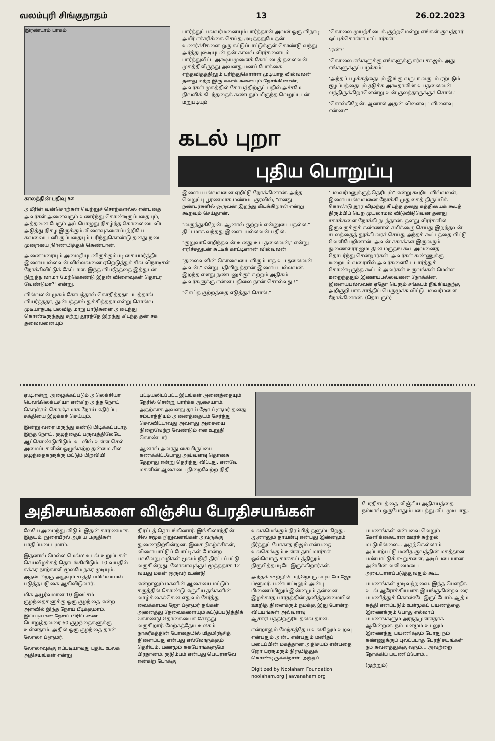வலம்புரி சிங்குநாதம் 13 26.02.2023
இரண்டாம் பாகம்
காலத்தின் பதிவு 52
அமீரின் வன்சொற்கள் வெற்றுச் சொற்களல்ல என்பதை அவர்கள் அனைவரும் உணர்ந்து கொண்டிருப்பதையும், அத்தனை பேரும் அப் பொழுது நிகழ்ந்த கொலையைவிட அடுத்து நிகழ இருக்கும் விளைவுகளைப்பற்றியே கவலையுடனி ருப்பதையும் புரிந்துகொண்டு தனது நடை முறையை நிர்ணயித்துக் கெண்டான்.
அனைவரையும் அமைதியுடனிருக்கும்படி கையமர்த்திய இளையபல்லவன் வில்வலனை ஏறெடுத்துச் சில விநாடிகள் நோக்கிவிட்டுக் கேட்டான். இந்த விபரீதத்தை இத்துடன் நிறுத்த லாமா மேற்கொண்டு இதன் விளைவுகள் தொடர வேண்டுமா?" என்று.
வில்வலன் முகம் கோபத்தால் கொதித்ததா பயத்தால் வியர்த்ததா, துன்பத்தால் துக்கித்ததா என்று சொல்ல முடியாதபடி பலவித மாறு பாடுகளை அடைந்து கொண்டிருந்தது சற்று தூரத்தே இறந்து கிடந்த தன் சக தலைவனையும்
பார்த்துப் பலவர்மனையும் பார்த்தான் அவன் ஒரு விநாடி அமீர் எச்சரிக்கை செய்து முடித்ததுமே தன் உணர்ச்சிகளை ஒரு கட்டுப்பாட்டுக்குள் கொண்டு வந்து அர்த்தபுஷ்டியுடன் தன் காவல் வீரர்களையும் பார்த்துவிட்ட அக்ஷயமுனைக் கோட்டைத் தலைவன் முகத்திலிருந்து அவனது மனப் போக்கை எந்தவிதத்திலும் புரிந்துகொள்ள முடியாத வில்வலன் தனது மற்ற இரு சகாக் களையும் நோக்கினான், அவர்கள் முகத்தில் கோபத்திற்குப் பதில் அச்சமே நிலவிக் கிடந்ததைக் கண்டதும் மிகுந்த வெறுப்புடன் மறுபடியும்
"கொலை முயற்சியைக் குற்றமென்று எங்கள் குலத்தார் ஒப்புக்கொள்ளமாட்டார்கள்"
"ஏன்?"
"கொலை எங்களுக்கு எங்களுக்கு சர்வ சகஜம். அது எங்களுக்குப் பழக்கம்"
"அந்தப் பழக்கத்தையும் இங்கு வருடா வருடம் ஏற்படும் குழப்பத்தையும் தடுக்க அகூதாவின் உபதலைவன் வந்திருக்கிறானென்று உன் குலத்தாருக்குச் சொல்."
"சொல்கிறேன். ஆனால் அதன் விளைவு-" விளைவு என்ன?"
கடல் புறா
புதிய பொறுப்பு
இளைய பல்லவனை ஏறிட்டு நோக்கினான். அந்த வெறுப்பு பூரணமாக மண்டிய குரலில், "எனது நண்பர்களில் ஒருவன் இறந்து கிடக்கிறான் என்று கூறவும் செய்தான்.
"வருந்துகிறேன். ஆனால் குற்றம் என்னுடையதல்ல." திட்டமாக வந்தது இளையபல்லவன் பதில்.
"குறுவாளெறிந்தவன் உனது உப தலைவன்," என்று எரிச்சலுடன் சுட்டிக் காட்டினான் வில்வலன்.
"தலைவனின் கொலையை விரும்பாத உப தலைவன் அவன்," என்று பதிலிறுத்தான் இளைய பல்லவன். இறந்த எனது நண்பனுக்குச் சுற்றம் அதிகம். அவர்களுக்கு என்ன பதிலை நான் சொல்வது !"
"செய்த குற்றத்தை எடுத்துச் சொல்,"
"பலவர்மனுக்குத் தெரியும்" என்று கூறிய வில்வலன், இளையபல்லவனை நோக்கி முதுகைத் திருப்பிக் கொண்டு தூர விழுந்து கிடந்த தனது கத்தியைக் கூடத் திரும்பிப் பெற முயலாமல் விடுவிடுவென தனது சகாக்களை நோக்கி நடந்தான். தனது வீரர்களில் இருவருக்குக் கண்ணால் சமிக்ஞை செய்து இறந்தவன் சடலத்தைத் தூக்கி வரச் செய்து அந்தக் கூட்டத்தை விட்டு வெளியேறினான். அவன் சகாக்கள் இருவரும் துணைவீரர் ஐம்பதின் மருதங் கூட அவனைத் தொடர்ந்து சென்றார்கள். அவர்கள் கண்ணுக்கு மறையும் வரையில் அவர்களையே பார்த்துக் கொண்டிருந்த கூட்டம் அவர்கள் உருவங்கள் மெள்ள மறைந்ததும் இளையபல்லவனை நோக்கின. இளையபல்லவன் ஏதோ பெரும் சங்கடம் நீங்கியதற்கு அறிகுறியாக சாத்திப் பெருமூச்சு விட்டு பலவர்மனை நோக்கினான். (தொடரும்)
ஏ.டி.என்று அழைக்கப்படும் அலெக்சியா டெலங்லெக்டசியா என்கிற அந்த நோய் கொஞ்சம் கொஞ்சமாக நோய் எதிர்ப்பு சக்தியை இழக்கச் செய்யும்.
இன்று வரை மருந்து கண்டு பிடிக்கப்படாத இந்த நோய், குழந்தைப் பருவத்திலேயே ஆட்கொண்டுவிடும். உடலில் உள்ள செல் அமைப்புகளின் ஒழுங்கற்ற தன்மை சில குழந்தைகளுக்கு மட்டும் பிறவியி
பட்டியலிடப்பட்ட இடங்கள் அனைத்தையும் நேரில் சென்று பார்க்க ஆசையாம். அதற்காக அவளது தாய் ஜோ ப்ளூமர் தனது சம்பாத்தியம் அனைத்தையும் சேர்த்து செலவிட்டாவது அவளது ஆசையை நிறைவேற்ற வேண்டும் என உறுதி கொண்டார்.
ஆனால் அவரது கையிருப்பை கணக்கிட்டபோது அவ்வளவு தொகை தேறாது என்று தெரிந்து விட்டது. எனவே மகளின் ஆசையை நிறைவேற்ற நிதி
அதிசயங்களை விஞ்சிய பேரதிசயங்கள்
பேரதிசயத்தை விஞ்சிய அதிசயத்தை நம்மால் ஒருபோதும் படைத்து விட முடியாது.
லேயே அமைந்து விடும். இதன் காரணமாக இதயம், நுரையீரல் ஆகிய பகுதிகள் பாதிப்படையுமாம்.
இதனால் மெல்ல மெல்ல உடல் உறுப்புகள் செயலிழக்கத் தொடங்கிவிடும். 10 வயதில் சக்கர நாற்காலி மூலமே நகர முடியும். அதன் பிறகு அதுவும் சாத்தியமில்லாமல் படுத்த படுகை ஆகிவிடுவார்.
மிக அபூர்வமான 10 இலட்சம் குழந்தைகளுக்கு ஒரு குழந்தை என்ற அளவில் இந்த நோய் பீடிக்குமாம். இப்படியான நோய் பிரிட்டனை பொறுத்தவரை 60 குழந்தைகளுக்கு உள்ளதாம். அதில் ஒரு குழந்தை தான் லோலா ப்ளூமர்.
லோலாவுக்கு எப்படியாவது புதிய உலக அதிசயங்கள் என்று
திரட்டத் தொடங்கினார். இங்கிலாந்தின் சில சமூக நிறுவனங்கள் அவருக்கு துணைநிற்கின்றன. இசை நிகழ்ச்சிகள், விளையாட்டுப் போட்டிகள் போன்ற பலவேறு வழிகள் மூலம் நிதி திரட்டப்பட்டு வருகின்றது. லோலாவுக்கும் மூத்ததாக 12 வயது மகன் ஒருவர் உண்டு.
என்றாலும் மகளின் ஆசையை மட்டும் கருத்தில் கொண்டு எஞ்சிய தங்களின் வாழ்க்கைக்கென எதுவும் சேர்த்து வைக்காமல் ஜோ ப்ளூமர் தங்கள் அனைத்து தேவைகளையும் கட்டுப்படுத்திக் கொண்டு தொகையைச் சேர்த்து வருகிறார். மேற்கத்தேய உலகம் நாகரீகத்தின் போதையில் மிதமிஞ்சித் திளைப்பது என்பது எல்லோருக்கும் தெரியும். பணமும் சுகபோங்களுமே பிரதானம், குடும்பம் என்பது பெயரளவே என்கிற போக்கு
உலகமெங்கும் நிரம்பித் தளும்புகிறது. ஆனாலும் தாயன்பு என்பது இன்னமும் நீர்த்துப் போகாத நிஜம் என்பதை உலகெங்கும் உள்ள தாய்மார்கள் ஒவ்வொரு காலகட்டத்திலும் நிரூபித்தபடியே இருக்கிறார்கள்.
அந்தக் கூற்றின் மற்றொரு வடிவமே ஜோ ப்ளூமர். பண்பாட்டிலும் அன்பு பிணைப்பிலும் இன்னமும் தன்னை இழக்காத பாரதத்தின் தனித்தன்மையில் ஊறித் திளைக்கும் நமக்கு இது போன்ற விடயங்கள் அவ்வளவு ஆச்சரியத்திற்குரியதல்ல தான்.
என்றாலும் மேற்கத்தேய உலகிலும் உறவு என்பதும் அன்பு என்பதும் மனிதப் படைப்பின் மகத்தான அதிசயம் என்பதை ஜோ ப்ளூமரும் நிரூபித்துக் கொண்டிருக்கிறாள். அந்தப்
Digitized by Noolaham Foundation. noolaham.org | aavanaham.org
பயணங்கள் என்பவை வெறும் கேளிக்கையான ஊர்ச் சுற்றல் மட்டுமில்லை... அதற்கெல்லாம் அப்பாற்பட்டு மனித குலத்தின் மகத்தான பண்பாட்டுக் கூறுகளை, அடிப்படையான அன்பின் வலிமையை அடையாளப்படுத்துவதும் கூட.
பயணங்கள் முடிவற்றவை. இந்த பௌதீக உடல் ஆரோக்கியமாக இயங்குகின்றவரை பயணித்துக் கொண்டே இருப்போம். ஆத்ம சுத்தி எனப்படும் உள்முகப் பயணத்தை இணைக்கும் போது எல்லாப் பயணங்களும் அர்த்தமுள்ளதாக ஆகின்றன. நம் மனமும் உடலும் இணைந்து பயணிக்கும் போது நம் கண்ணுக்குப் புலப்படாத பேரதிசயங்கள் நம் கவனத்துக்கு வரும்... அவற்றை நோக்கிப் பயணிப்போம்...
(முற்றும்)